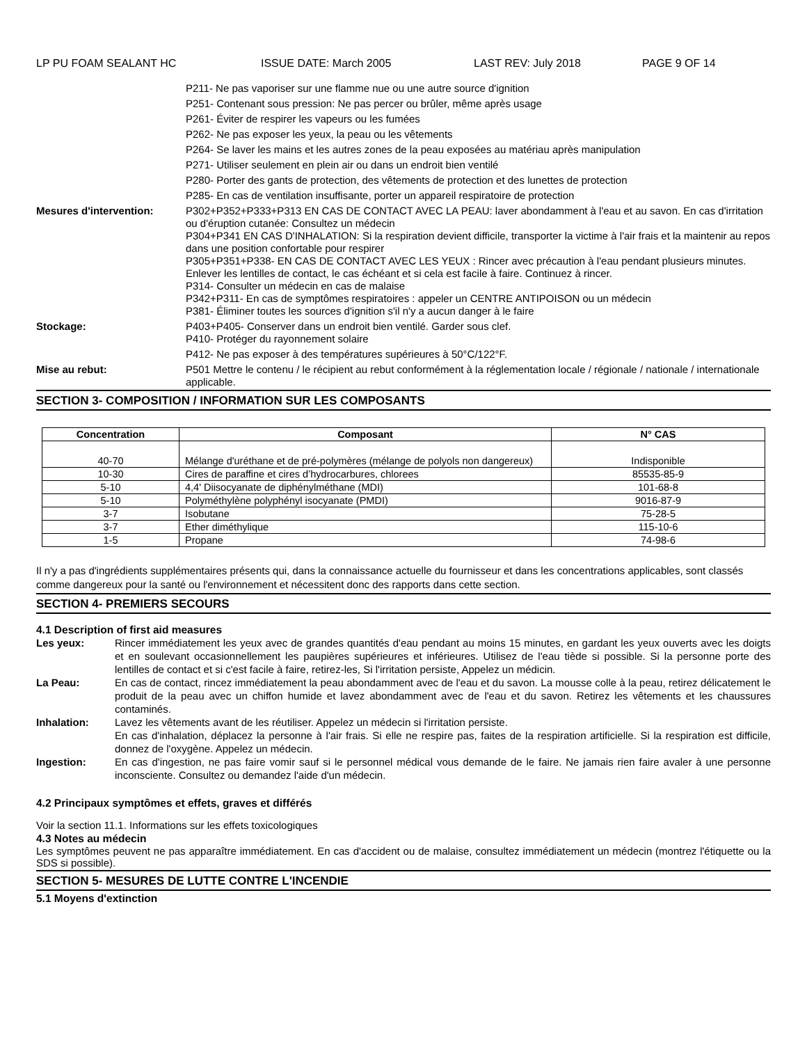LP PU FOAM SEALANT HC ISSUE DATE: March 2005 LAST REV: July 2018 PAGE 9 OF 14
P211- Ne pas vaporiser sur une flamme nue ou une autre source d'ignition
P251- Contenant sous pression: Ne pas percer ou brûler, même après usage
P261- Éviter de respirer les vapeurs ou les fumées
P262- Ne pas exposer les yeux, la peau ou les vêtements
P264- Se laver les mains et les autres zones de la peau exposées au matériau après manipulation
P271- Utiliser seulement en plein air ou dans un endroit bien ventilé
P280- Porter des gants de protection, des vêtements de protection et des lunettes de protection
P285- En cas de ventilation insuffisante, porter un appareil respiratoire de protection
Mesures d'intervention: P302+P352+P333+P313 EN CAS DE CONTACT AVEC LA PEAU: laver abondamment à l'eau et au savon. En cas d'irritation ou d'éruption cutanée: Consultez un médecin
P304+P341 EN CAS D'INHALATION: Si la respiration devient difficile, transporter la victime à l'air frais et la maintenir au repos dans une position confortable pour respirer
P305+P351+P338- EN CAS DE CONTACT AVEC LES YEUX : Rincer avec précaution à l'eau pendant plusieurs minutes. Enlever les lentilles de contact, le cas échéant et si cela est facile à faire. Continuez à rincer.
P314- Consulter un médecin en cas de malaise
P342+P311- En cas de symptômes respiratoires : appeler un CENTRE ANTIPOISON ou un médecin
P381- Éliminer toutes les sources d'ignition s'il n'y a aucun danger à le faire
Stockage: P403+P405- Conserver dans un endroit bien ventilé. Garder sous clef.
P410- Protéger du rayonnement solaire
P412- Ne pas exposer à des températures supérieures à 50°C/122°F.
Mise au rebut: P501 Mettre le contenu / le récipient au rebut conformément à la réglementation locale / régionale / nationale / internationale applicable.
SECTION 3- COMPOSITION / INFORMATION SUR LES COMPOSANTS
| Concentration | Composant | N° CAS |
| --- | --- | --- |
| 40-70 | Mélange d'uréthane et de pré-polymères (mélange de polyols non dangereux) | Indisponible |
| 10-30 | Cires de paraffine et cires d’hydrocarbures, chlorees | 85535-85-9 |
| 5-10 | 4,4' Diisocyanate de diphénylméthane (MDI) | 101-68-8 |
| 5-10 | Polyméthylène polyphényl isocyanate (PMDI) | 9016-87-9 |
| 3-7 | Isobutane | 75-28-5 |
| 3-7 | Ether diméthylique | 115-10-6 |
| 1-5 | Propane | 74-98-6 |
Il n'y a pas d'ingrédients supplémentaires présents qui, dans la connaissance actuelle du fournisseur et dans les concentrations applicables, sont classés comme dangereux pour la santé ou l'environnement et nécessitent donc des rapports dans cette section.
SECTION 4- PREMIERS SECOURS
4.1 Description of first aid measures
Les yeux: Rincer immédiatement les yeux avec de grandes quantités d'eau pendant au moins 15 minutes, en gardant les yeux ouverts avec les doigts et en soulevant occasionnellement les paupières supérieures et inférieures. Utilisez de l'eau tiède si possible. Si la personne porte des lentilles de contact et si c'est facile à faire, retirez-les, Si l'irritation persiste, Appelez un médicin.
La Peau: En cas de contact, rincez immédiatement la peau abondamment avec de l'eau et du savon. La mousse colle à la peau, retirez délicatement le produit de la peau avec un chiffon humide et lavez abondamment avec de l'eau et du savon. Retirez les vêtements et les chaussures contaminés.
Inhalation: Lavez les vêtements avant de les réutiliser. Appelez un médecin si l'irritation persiste.
En cas d'inhalation, déplacez la personne à l'air frais. Si elle ne respire pas, faites de la respiration artificielle. Si la respiration est difficile, donnez de l'oxygène. Appelez un médecin.
Ingestion: En cas d'ingestion, ne pas faire vomir sauf si le personnel médical vous demande de le faire. Ne jamais rien faire avaler à une personne inconsciente. Consultez ou demandez l'aide d'un médecin.
4.2 Principaux symptômes et effets, graves et différés
Voir la section 11.1. Informations sur les effets toxicologiques
4.3 Notes au médecin
Les symptômes peuvent ne pas apparaître immédiatement. En cas d'accident ou de malaise, consultez immédiatement un médecin (montrez l'étiquette ou la SDS si possible).
SECTION 5- MESURES DE LUTTE CONTRE L'INCENDIE
5.1 Moyens d'extinction